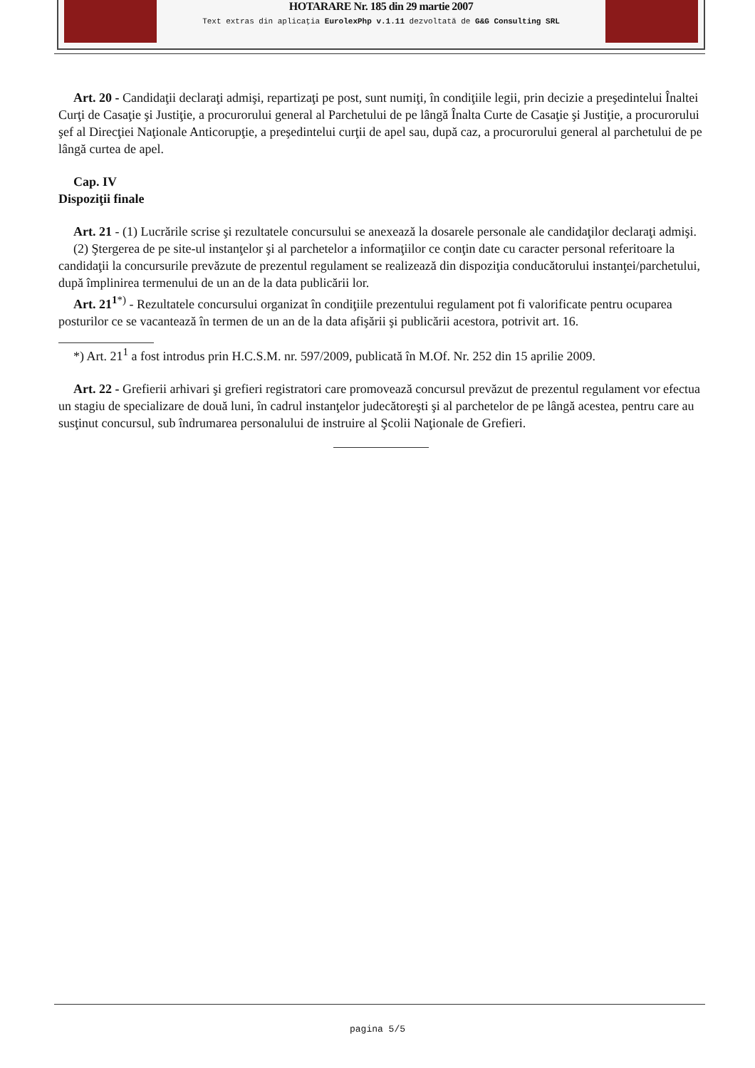HOTARARE Nr. 185 din 29 martie 2007
Text extras din aplicaţia EurolexPhp v.1.11 dezvoltată de G&G Consulting SRL
Art. 20 - Candidaţii declaraţi admişi, repartizaţi pe post, sunt numiţi, în condiţiile legii, prin decizie a preşedintelui Înaltei Curţi de Casaţie şi Justiţie, a procurorului general al Parchetului de pe lângă Înalta Curte de Casaţie şi Justiţie, a procurorului şef al Direcţiei Naţionale Anticorupţie, a preşedintelui curţii de apel sau, după caz, a procurorului general al parchetului de pe lângă curtea de apel.
Cap. IV
Dispoziţii finale
Art. 21 - (1) Lucrările scrise şi rezultatele concursului se anexează la dosarele personale ale candidaţilor declaraţi admişi.
(2) Ştergerea de pe site-ul instanţelor şi al parchetelor a informaţiilor ce conţin date cu caracter personal referitoare la candidaţii la concursurile prevăzute de prezentul regulament se realizează din dispoziţia conducătorului instanţei/parchetului, după împlinirea termenului de un an de la data publicării lor.
Art. 21<sup>1</sup><sup>*)</sup> - Rezultatele concursului organizat în condiţiile prezentului regulament pot fi valorificate pentru ocuparea posturilor ce se vacantează în termen de un an de la data afişării şi publicării acestora, potrivit art. 16.
*) Art. 21<sup>1</sup> a fost introdus prin H.C.S.M. nr. 597/2009, publicată în M.Of. Nr. 252 din 15 aprilie 2009.
Art. 22 - Grefierii arhivari şi grefieri registratori care promovează concursul prevăzut de prezentul regulament vor efectua un stagiu de specializare de două luni, în cadrul instanţelor judecătoreşti şi al parchetelor de pe lângă acestea, pentru care au susţinut concursul, sub îndrumarea personalului de instruire al Şcolii Naţionale de Grefieri.
pagina 5/5